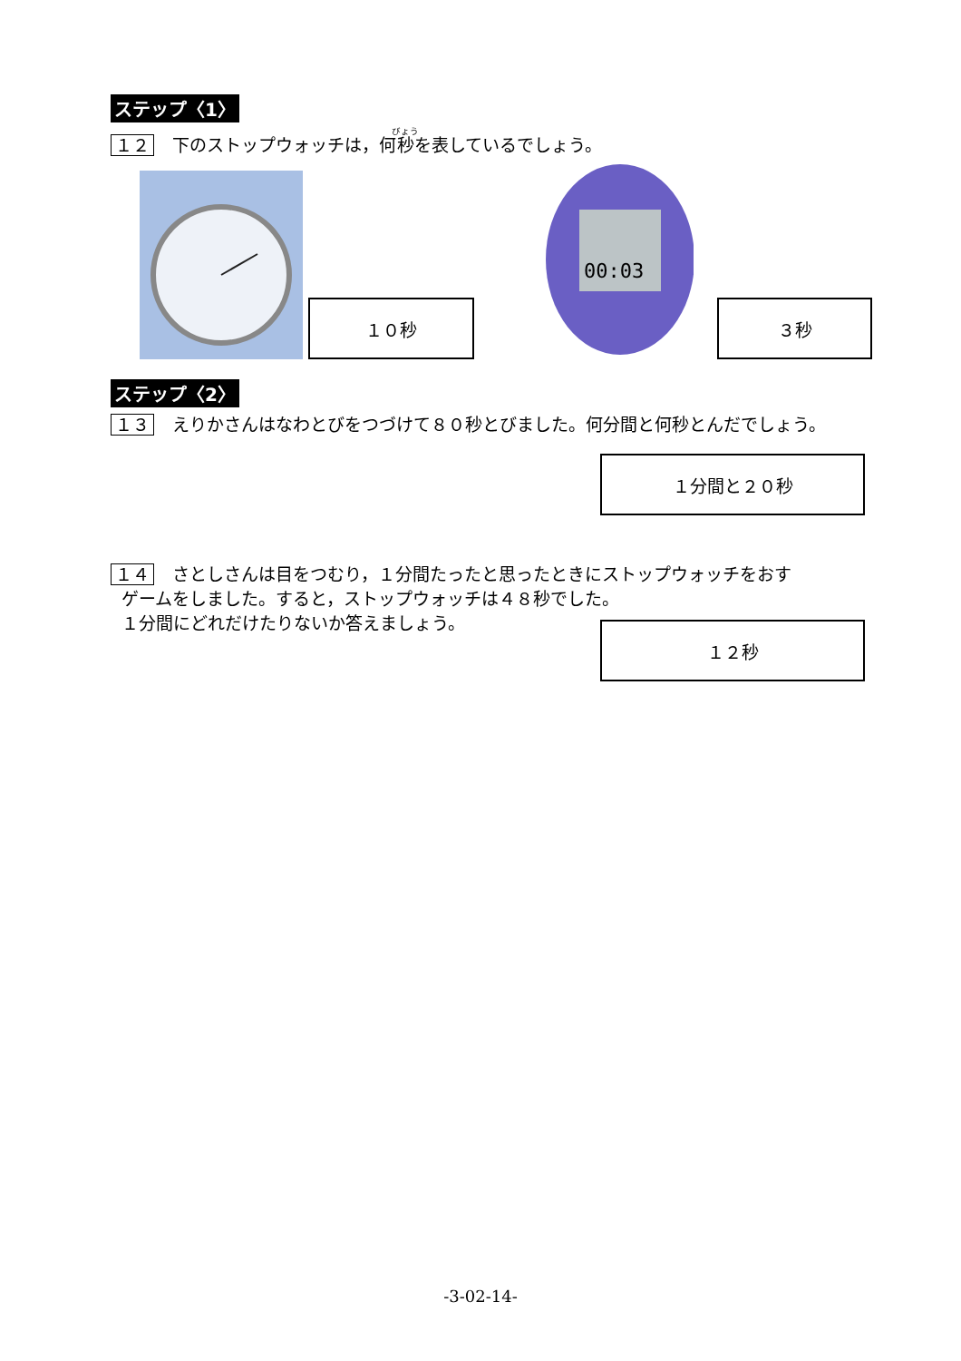ステップ〈1〉
１２ 下のストップウォッチは，何秒を表しているでしょう。
１０秒
00:03
３秒
ステップ〈2〉
１３ えりかさんはなわとびをつづけて８０秒とびました。何分間と何秒とんだでしょう。
１分間と２０秒
１４ さとしさんは目をつむり，１分間たったと思ったときにストップウォッチをおす
ゲームをしました。すると，ストップウォッチは４８秒でした。
１分間にどれだけたりないか答えましょう。
１２秒
-3-02-14-